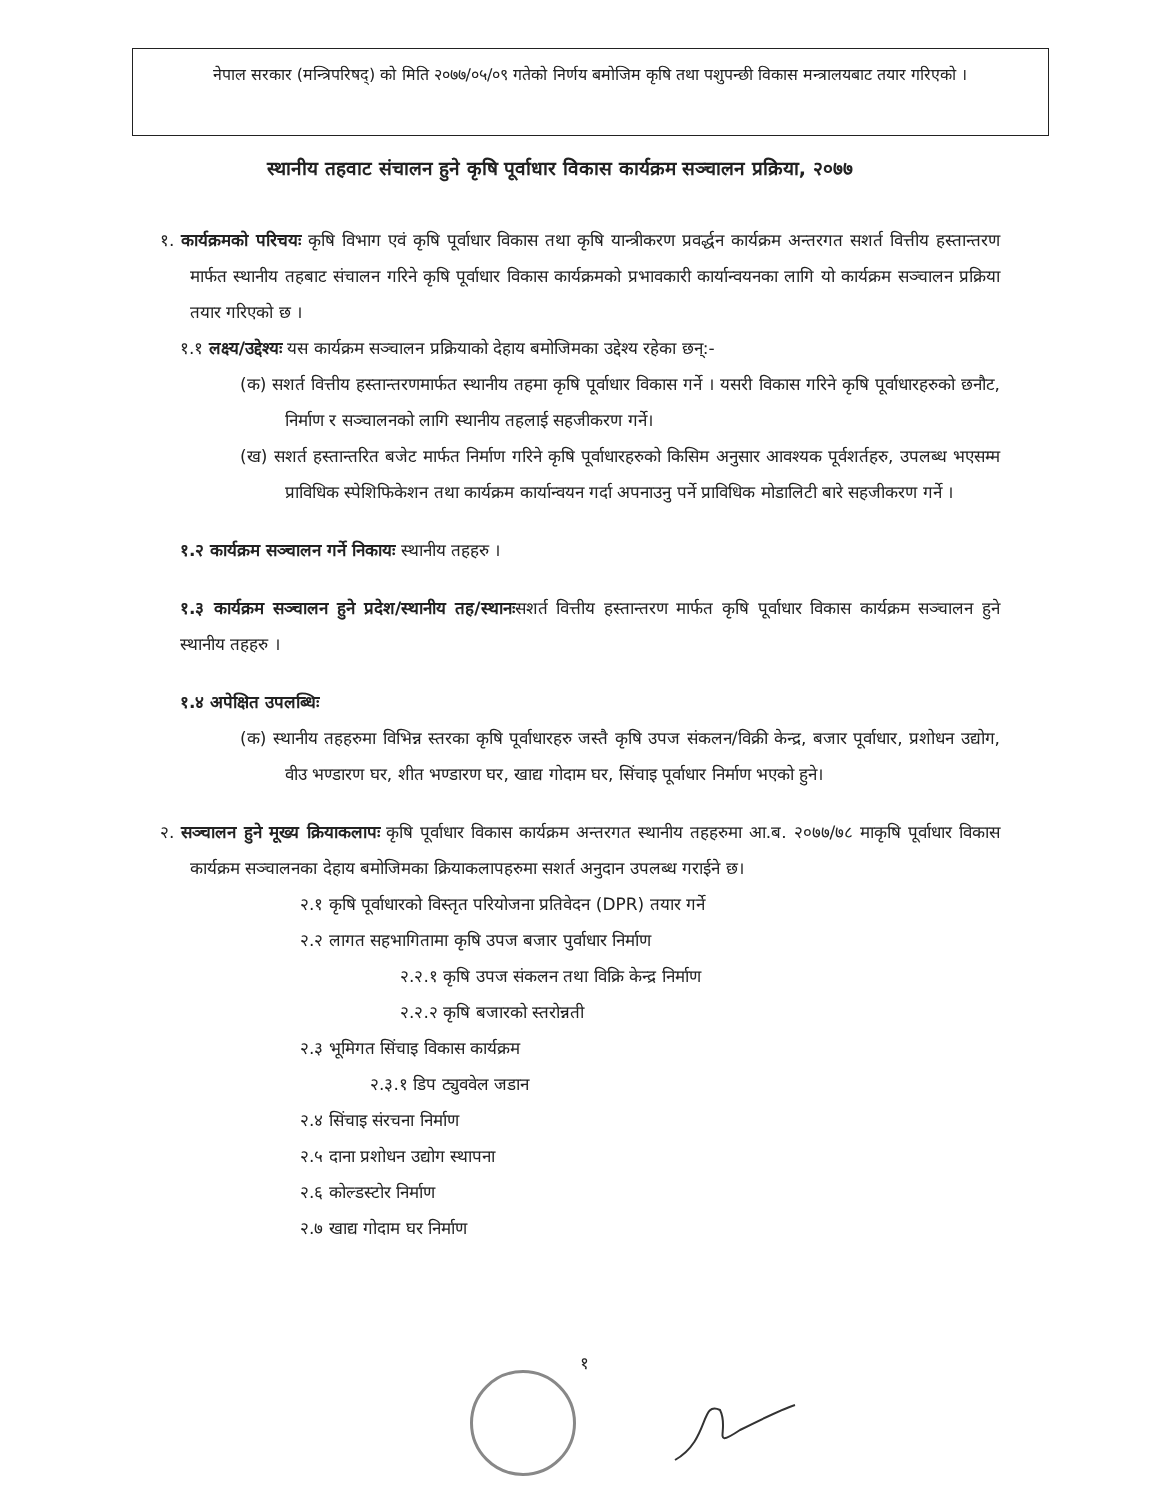नेपाल सरकार (मन्त्रिपरिषद्) को मिति २०७७/०५/०९ गतेको निर्णय बमोजिम कृषि तथा पशुपन्छी विकास मन्त्रालयबाट तयार गरिएको ।
स्थानीय तहवाट संचालन हुने कृषि पूर्वाधार विकास कार्यक्रम सञ्चालन प्रक्रिया, २०७७
१. कार्यक्रमको परिचयः कृषि विभाग एवं कृषि पूर्वाधार विकास तथा कृषि यान्त्रीकरण प्रवर्द्धन कार्यक्रम अन्तरगत सशर्त वित्तीय हस्तान्तरण मार्फत स्थानीय तहबाट संचालन गरिने कृषि पूर्वाधार विकास कार्यक्रमको प्रभावकारी कार्यान्वयनका लागि यो कार्यक्रम सञ्चालन प्रक्रिया तयार गरिएको छ ।
१.१ लक्ष्य/उद्देश्यः यस कार्यक्रम सञ्चालन प्रक्रियाको देहाय बमोजिमका उद्देश्य रहेका छन्:-
(क) सशर्त वित्तीय हस्तान्तरणमार्फत स्थानीय तहमा कृषि पूर्वाधार विकास गर्ने । यसरी विकास गरिने कृषि पूर्वाधारहरुको छनौट, निर्माण र सञ्चालनको लागि स्थानीय तहलाई सहजीकरण गर्ने।
(ख) सशर्त हस्तान्तरित बजेट मार्फत निर्माण गरिने कृषि पूर्वाधारहरुको किसिम अनुसार आवश्यक पूर्वशर्तहरु, उपलब्ध भएसम्म प्राविधिक स्पेशिफिकेशन तथा कार्यक्रम कार्यान्वयन गर्दा अपनाउनु पर्ने प्राविधिक मोडालिटी बारे सहजीकरण गर्ने ।
१.२ कार्यक्रम सञ्चालन गर्ने निकायः स्थानीय तहहरु ।
१.३ कार्यक्रम सञ्चालन हुने प्रदेश/स्थानीय तह/स्थानःसशर्त वित्तीय हस्तान्तरण मार्फत कृषि पूर्वाधार विकास कार्यक्रम सञ्चालन हुने स्थानीय तहहरु ।
१.४ अपेक्षित उपलब्धिः
(क) स्थानीय तहहरुमा विभिन्न स्तरका कृषि पूर्वाधारहरु जस्तै कृषि उपज संकलन/विक्री केन्द्र, बजार पूर्वाधार, प्रशोधन उद्योग, वीउ भण्डारण घर, शीत भण्डारण घर, खाद्य गोदाम घर, सिंचाइ पूर्वाधार निर्माण भएको हुने।
२. सञ्चालन हुने मूख्य क्रियाकलापः कृषि पूर्वाधार विकास कार्यक्रम अन्तरगत स्थानीय तहहरुमा आ.ब. २०७७/७८ माकृषि पूर्वाधार विकास कार्यक्रम सञ्चालनका देहाय बमोजिमका क्रियाकलापहरुमा सशर्त अनुदान उपलब्ध गराईने छ।
२.१ कृषि पूर्वाधारको विस्तृत परियोजना प्रतिवेदन (DPR) तयार गर्ने
२.२ लागत सहभागितामा कृषि उपज बजार पुर्वाधार निर्माण
२.२.१ कृषि उपज संकलन तथा विक्रि केन्द्र निर्माण
२.२.२ कृषि बजारको स्तरोन्नती
२.३ भूमिगत सिंचाइ विकास कार्यक्रम
२.३.१ डिप ट्युववेल जडान
२.४ सिंचाइ संरचना निर्माण
२.५ दाना प्रशोधन उद्योग स्थापना
२.६ कोल्डस्टोर निर्माण
२.७ खाद्य गोदाम घर निर्माण
१